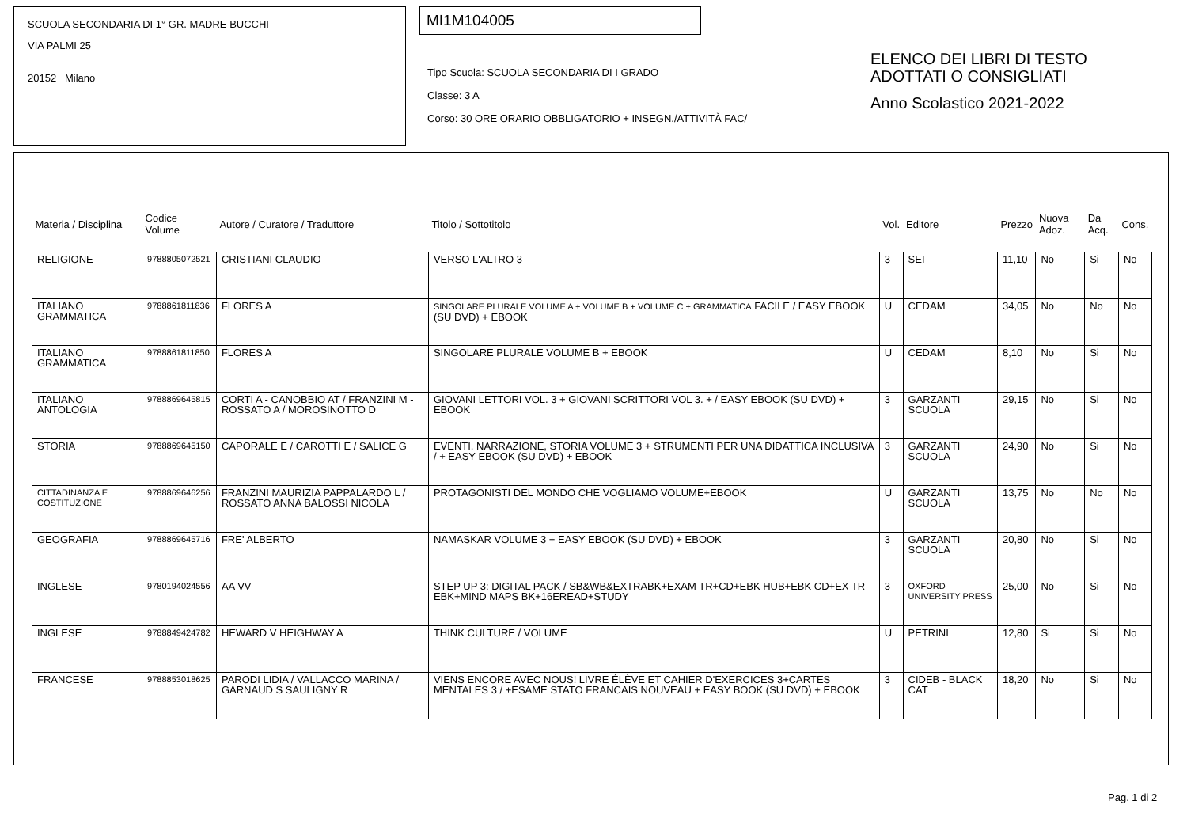SCUOLA SECONDARIA DI 1° GR. MADRE BUCCHI
VIA PALMI 25
20152 Milano
MI1M104005
Tipo Scuola: SCUOLA SECONDARIA DI I GRADO
Classe: 3 A
Corso: 30 ORE ORARIO OBBLIGATORIO + INSEGN./ATTIVITÀ FAC/
ELENCO DEI LIBRI DI TESTO
ADOTTATI O CONSIGLIATI
Anno Scolastico 2021-2022
| Materia / Disciplina | Codice Volume | Autore / Curatore / Traduttore | Titolo / Sottotitolo | Vol. | Editore | Prezzo | Nuova Adoz. | Da Acq. | Cons. |
| --- | --- | --- | --- | --- | --- | --- | --- | --- | --- |
| RELIGIONE | 9788805072521 | CRISTIANI CLAUDIO | VERSO L'ALTRO 3 | 3 | SEI | 11,10 | No | Si | No |
| ITALIANO GRAMMATICA | 9788861811836 | FLORES A | SINGOLARE PLURALE VOLUME A + VOLUME B + VOLUME C + GRAMMATICA FACILE / EASY EBOOK (SU DVD) + EBOOK | U | CEDAM | 34,05 | No | No | No |
| ITALIANO GRAMMATICA | 9788861811850 | FLORES A | SINGOLARE PLURALE VOLUME B + EBOOK | U | CEDAM | 8,10 | No | Si | No |
| ITALIANO ANTOLOGIA | 9788869645815 | CORTI A - CANOBBIO AT / FRANZINI M - ROSSATO A / MOROSINOTTO D | GIOVANI LETTORI VOL. 3 + GIOVANI SCRITTORI VOL 3. + / EASY EBOOK (SU DVD) + EBOOK | 3 | GARZANTI SCUOLA | 29,15 | No | Si | No |
| STORIA | 9788869645150 | CAPORALE E / CAROTTI E / SALICE G | EVENTI, NARRAZIONE, STORIA VOLUME 3 + STRUMENTI PER UNA DIDATTICA INCLUSIVA / + EASY EBOOK (SU DVD) + EBOOK | 3 | GARZANTI SCUOLA | 24,90 | No | Si | No |
| CITTADINANZA E COSTITUZIONE | 9788869646256 | FRANZINI MAURIZIA PAPPALARDO L / ROSSATO ANNA BALOSSI NICOLA | PROTAGONISTI DEL MONDO CHE VOGLIAMO VOLUME+EBOOK | U | GARZANTI SCUOLA | 13,75 | No | No | No |
| GEOGRAFIA | 9788869645716 | FRE' ALBERTO | NAMASKAR VOLUME 3 + EASY EBOOK (SU DVD) + EBOOK | 3 | GARZANTI SCUOLA | 20,80 | No | Si | No |
| INGLESE | 9780194024556 | AA VV | STEP UP 3: DIGITAL PACK / SB&WB&EXTRABK+EXAM TR+CD+EBK HUB+EBK CD+EX TR EBK+MIND MAPS BK+16EREAD+STUDY | 3 | OXFORD UNIVERSITY PRESS | 25,00 | No | Si | No |
| INGLESE | 9788849424782 | HEWARD V HEIGHWAY A | THINK CULTURE / VOLUME | U | PETRINI | 12,80 | Si | Si | No |
| FRANCESE | 9788853018625 | PARODI LIDIA / VALLACCO MARINA / GARNAUD S SAULIGNY R | VIENS ENCORE AVEC NOUS! LIVRE ÉLÈVE ET CAHIER D'EXERCICES 3+CARTES MENTALES 3 / +ESAME STATO FRANCAIS NOUVEAU + EASY BOOK (SU DVD) + EBOOK | 3 | CIDEB - BLACK CAT | 18,20 | No | Si | No |
Pag. 1 di 2